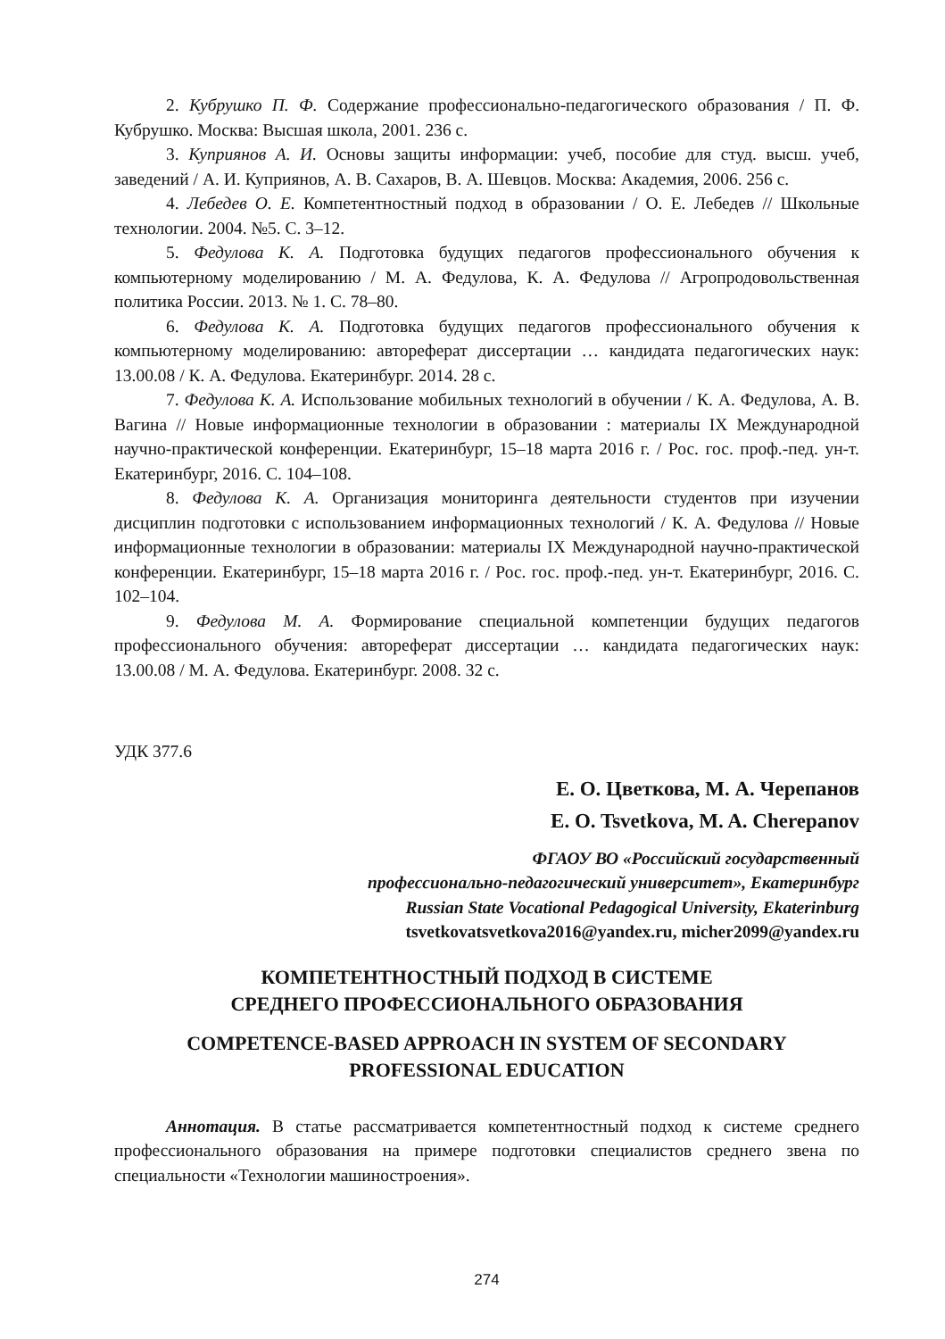2. Кубрушко П. Ф. Содержание профессионально-педагогического образования / П. Ф. Кубрушко. Москва: Высшая школа, 2001. 236 с.
3. Куприянов А. И. Основы защиты информации: учеб, пособие для студ. высш. учеб, заведений / А. И. Куприянов, А. В. Сахаров, В. А. Шевцов. Москва: Академия, 2006. 256 с.
4. Лебедев О. Е. Компетентностный подход в образовании / О. Е. Лебедев // Школьные технологии. 2004. №5. С. 3–12.
5. Федулова К. А. Подготовка будущих педагогов профессионального обучения к компьютерному моделированию / М. А. Федулова, К. А. Федулова // Агропродовольственная политика России. 2013. № 1. С. 78–80.
6. Федулова К. А. Подготовка будущих педагогов профессионального обучения к компьютерному моделированию: автореферат диссертации … кандидата педагогических наук: 13.00.08 / К. А. Федулова. Екатеринбург. 2014. 28 с.
7. Федулова К. А. Использование мобильных технологий в обучении / К. А. Федулова, А. В. Вагина // Новые информационные технологии в образовании : материалы IX Международной научно-практической конференции. Екатеринбург, 15–18 марта 2016 г. / Рос. гос. проф.-пед. ун-т. Екатеринбург, 2016. С. 104–108.
8. Федулова К. А. Организация мониторинга деятельности студентов при изучении дисциплин подготовки с использованием информационных технологий / К. А. Федулова // Новые информационные технологии в образовании: материалы IX Международной научно-практической конференции. Екатеринбург, 15–18 марта 2016 г. / Рос. гос. проф.-пед. ун-т. Екатеринбург, 2016. С. 102–104.
9. Федулова М. А. Формирование специальной компетенции будущих педагогов профессионального обучения: автореферат диссертации … кандидата педагогических наук: 13.00.08 / М. А. Федулова. Екатеринбург. 2008. 32 с.
УДК 377.6
Е. О. Цветкова, М. А. Черепанов
E. O. Tsvetkova, M. A. Cherepanov
ФГАОУ ВО «Российский государственный
профессионально-педагогический университет», Екатеринбург
Russian State Vocational Pedagogical University, Ekaterinburg
tsvetkovatsvetkova2016@yandex.ru, micher2099@yandex.ru
КОМПЕТЕНТНОСТНЫЙ ПОДХОД В СИСТЕМЕ
СРЕДНЕГО ПРОФЕССИОНАЛЬНОГО ОБРАЗОВАНИЯ
COMPETENCE-BASED APPROACH IN SYSTEM OF SECONDARY
PROFESSIONAL EDUCATION
Аннотация. В статье рассматривается компетентностный подход к системе среднего профессионального образования на примере подготовки специалистов среднего звена по специальности «Технологии машиностроения».
274